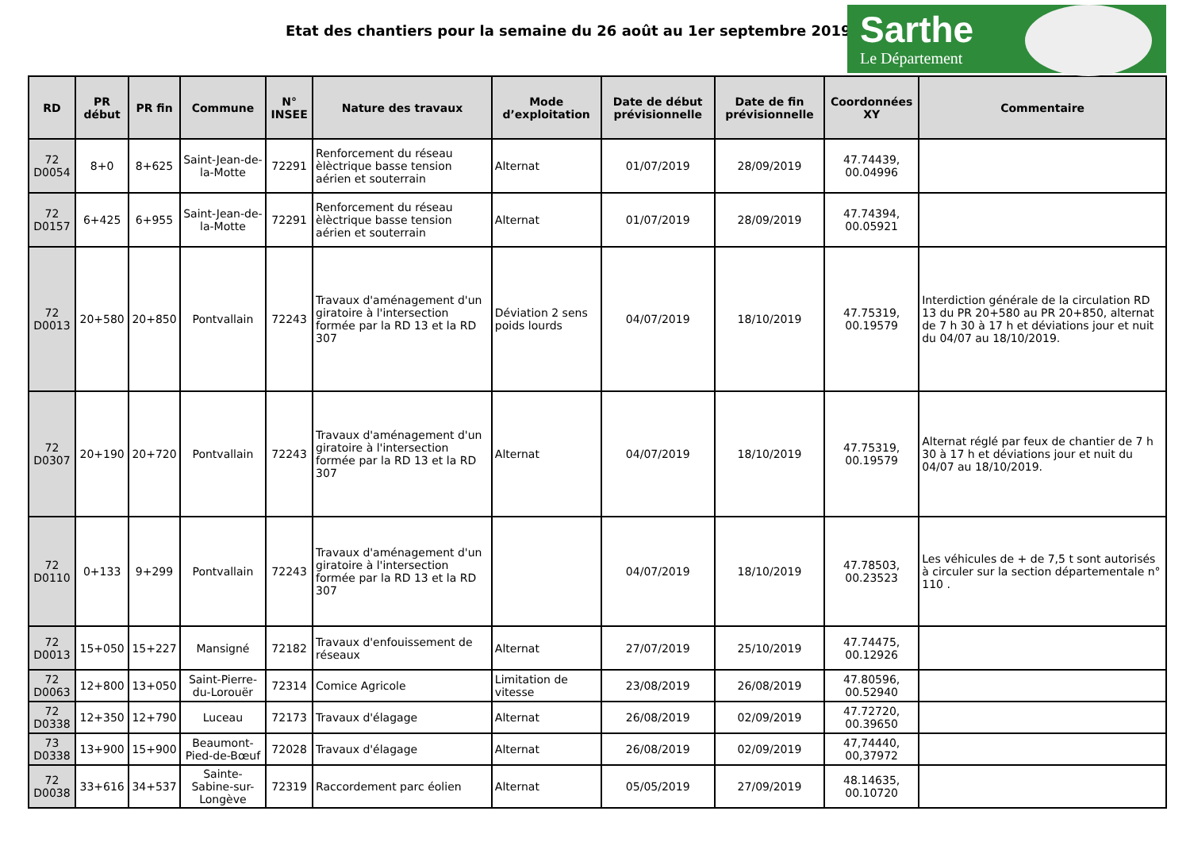Etat des chantiers pour la semaine du 26 août au 1er septembre 2019
Sarthe
Le Département
| RD | PR début | PR fin | Commune | N° INSEE | Nature des travaux | Mode d’exploitation | Date de début prévisionnelle | Date de fin prévisionnelle | Coordonnées XY | Commentaire |
| --- | --- | --- | --- | --- | --- | --- | --- | --- | --- | --- |
| 72 D0054 | 8+0 | 8+625 | Saint-Jean-de-la-Motte | 72291 | Renforcement du réseau èlèctrique basse tension aérien et souterrain | Alternat | 01/07/2019 | 28/09/2019 | 47.74439, 00.04996 | |
| 72 D0157 | 6+425 | 6+955 | Saint-Jean-de-la-Motte | 72291 | Renforcement du réseau èlèctrique basse tension aérien et souterrain | Alternat | 01/07/2019 | 28/09/2019 | 47.74394, 00.05921 | |
| 72 D0013 | 20+580 | 20+850 | Pontvallain | 72243 | Travaux d'aménagement d'un giratoire à l'intersection formée par la RD 13 et la RD 307 | Déviation 2 sens poids lourds | 04/07/2019 | 18/10/2019 | 47.75319, 00.19579 | Interdiction générale de la circulation RD 13 du PR 20+580 au PR 20+850, alternat de 7 h 30 à 17 h et déviations jour et nuit du 04/07 au 18/10/2019. |
| 72 D0307 | 20+190 | 20+720 | Pontvallain | 72243 | Travaux d'aménagement d'un giratoire à l'intersection formée par la RD 13 et la RD 307 | Alternat | 04/07/2019 | 18/10/2019 | 47.75319, 00.19579 | Alternat réglé par feux de chantier de 7 h 30 à 17 h et déviations jour et nuit du 04/07 au 18/10/2019. |
| 72 D0110 | 0+133 | 9+299 | Pontvallain | 72243 | Travaux d'aménagement d'un giratoire à l'intersection formée par la RD 13 et la RD 307 | | 04/07/2019 | 18/10/2019 | 47.78503, 00.23523 | Les véhicules de + de 7,5 t sont autorisés à circuler sur la section départementale n° 110 . |
| 72 D0013 | 15+050 | 15+227 | Mansigné | 72182 | Travaux d'enfouissement de réseaux | Alternat | 27/07/2019 | 25/10/2019 | 47.74475, 00.12926 | |
| 72 D0063 | 12+800 | 13+050 | Saint-Pierre-du-Lorouër | 72314 | Comice Agricole | Limitation de vitesse | 23/08/2019 | 26/08/2019 | 47.80596, 00.52940 | |
| 72 D0338 | 12+350 | 12+790 | Luceau | 72173 | Travaux d'élagage | Alternat | 26/08/2019 | 02/09/2019 | 47.72720, 00.39650 | |
| 73 D0338 | 13+900 | 15+900 | Beaumont-Pied-de-Bœuf | 72028 | Travaux d'élagage | Alternat | 26/08/2019 | 02/09/2019 | 47,74440, 00,37972 | |
| 72 D0038 | 33+616 | 34+537 | Sainte-Sabine-sur-Longève | 72319 | Raccordement parc éolien | Alternat | 05/05/2019 | 27/09/2019 | 48.14635, 00.10720 | |